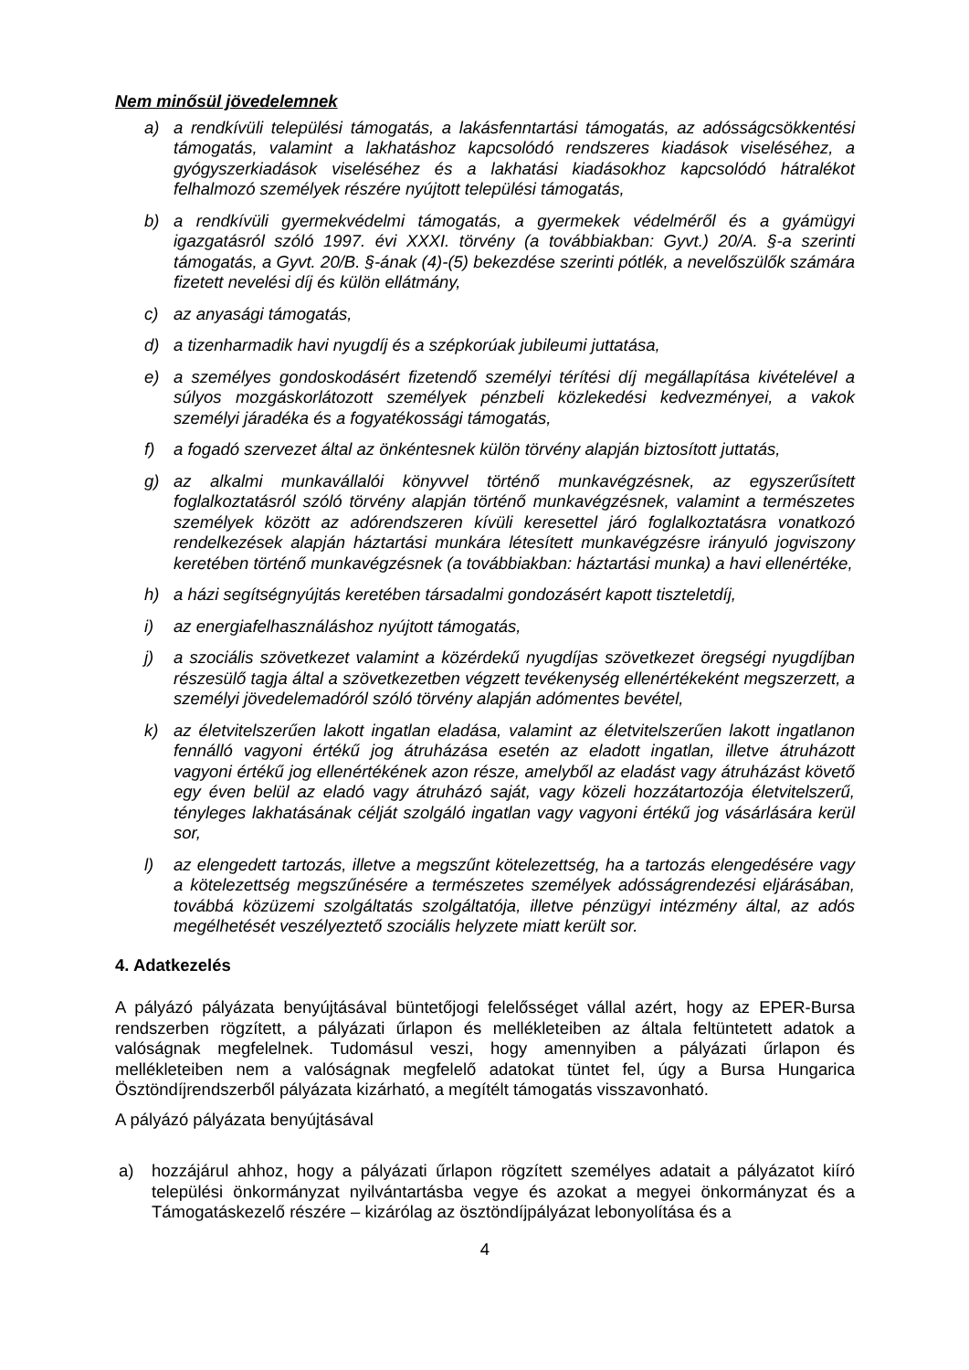Nem minősül jövedelemnek
a) a rendkívüli települési támogatás, a lakásfenntartási támogatás, az adósságcsökkentési támogatás, valamint a lakhatáshoz kapcsolódó rendszeres kiadások viseléséhez, a gyógyszerkiadások viseléséhez és a lakhatási kiadásokhoz kapcsolódó hátralékot felhalmozó személyek részére nyújtott települési támogatás,
b) a rendkívüli gyermekvédelmi támogatás, a gyermekek védelméről és a gyámügyi igazgatásról szóló 1997. évi XXXI. törvény (a továbbiakban: Gyvt.) 20/A. §-a szerinti támogatás, a Gyvt. 20/B. §-ának (4)-(5) bekezdése szerinti pótlék, a nevelőszülők számára fizetett nevelési díj és külön ellátmány,
c) az anyasági támogatás,
d) a tizenharmadik havi nyugdíj és a szépkorúak jubileumi juttatása,
e) a személyes gondoskodásért fizetendő személyi térítési díj megállapítása kivételével a súlyos mozgáskorlátozott személyek pénzbeli közlekedési kedvezményei, a vakok személyi járadéka és a fogyatékossági támogatás,
f) a fogadó szervezet által az önkéntesnek külön törvény alapján biztosított juttatás,
g) az alkalmi munkavállalói könyvvel történő munkavégzésnek, az egyszerűsített foglalkoztatásról szóló törvény alapján történő munkavégzésnek, valamint a természetes személyek között az adórendszeren kívüli keresettel járó foglalkoztatásra vonatkozó rendelkezések alapján háztartási munkára létesített munkavégzésre irányuló jogviszony keretében történő munkavégzésnek (a továbbiakban: háztartási munka) a havi ellenértéke,
h) a házi segítségnyújtás keretében társadalmi gondozásért kapott tiszteletdíj,
i) az energiafelhasználáshoz nyújtott támogatás,
j) a szociális szövetkezet valamint a közérdekű nyugdíjas szövetkezet öregségi nyugdíjban részesülő tagja által a szövetkezetben végzett tevékenység ellenértékeként megszerzett, a személyi jövedelemadóról szóló törvény alapján adómentes bevétel,
k) az életvitelszerűen lakott ingatlan eladása, valamint az életvitelszerűen lakott ingatlanon fennálló vagyoni értékű jog átruházása esetén az eladott ingatlan, illetve átruházott vagyoni értékű jog ellenértékének azon része, amelyből az eladást vagy átruházást követő egy éven belül az eladó vagy átruházó saját, vagy közeli hozzátartozója életvitelszerű, tényleges lakhatásának célját szolgáló ingatlan vagy vagyoni értékű jog vásárlására kerül sor,
l) az elengedett tartozás, illetve a megszűnt kötelezettség, ha a tartozás elengedésére vagy a kötelezettség megszűnésére a természetes személyek adósságrendezési eljárásában, továbbá közüzemi szolgáltatás szolgáltatója, illetve pénzügyi intézmény által, az adós megélhetését veszélyeztető szociális helyzete miatt került sor.
4. Adatkezelés
A pályázó pályázata benyújtásával büntetőjogi felelősséget vállal azért, hogy az EPER-Bursa rendszerben rögzített, a pályázati űrlapon és mellékleteiben az általa feltüntetett adatok a valóságnak megfelelnek. Tudomásul veszi, hogy amennyiben a pályázati űrlapon és mellékleteiben nem a valóságnak megfelelő adatokat tüntet fel, úgy a Bursa Hungarica Ösztöndíjrendszerből pályázata kizárható, a megítélt támogatás visszavonható.
A pályázó pályázata benyújtásával
a) hozzájárul ahhoz, hogy a pályázati űrlapon rögzített személyes adatait a pályázatot kiíró települési önkormányzat nyilvántartásba vegye és azokat a megyei önkormányzat és a Támogatáskezelő részére – kizárólag az ösztöndíjpályázat lebonyolítása és a
4